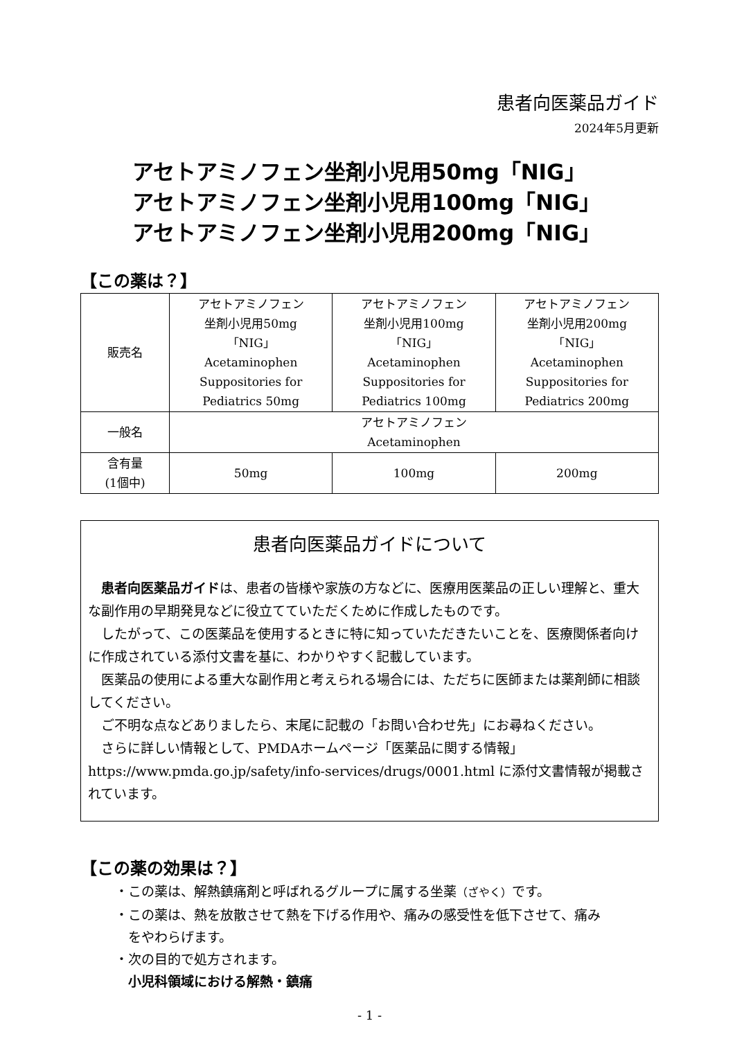患者向医薬品ガイド
2024年5月更新
アセトアミノフェン坐剤小児用50mg「NIG」
アセトアミノフェン坐剤小児用100mg「NIG」
アセトアミノフェン坐剤小児用200mg「NIG」
【この薬は？】
| 販売名 | アセトアミノフェン 坐剤小児用50mg 「NIG」 Acetaminophen Suppositories for Pediatrics 50mg | アセトアミノフェン 坐剤小児用100mg 「NIG」 Acetaminophen Suppositories for Pediatrics 100mg | アセトアミノフェン 坐剤小児用200mg 「NIG」 Acetaminophen Suppositories for Pediatrics 200mg |
| 一般名 | アセトアミノフェン Acetaminophen | | |
| 含有量 (1個中) | 50mg | 100mg | 200mg |
患者向医薬品ガイドについて
患者向医薬品ガイドは、患者の皆様や家族の方などに、医療用医薬品の正しい理解と、重大な副作用の早期発見などに役立てていただくために作成したものです。
したがって、この医薬品を使用するときに特に知っていただきたいことを、医療関係者向けに作成されている添付文書を基に、わかりやすく記載しています。
医薬品の使用による重大な副作用と考えられる場合には、ただちに医師または薬剤師に相談してください。
ご不明な点などありましたら、末尾に記載の「お問い合わせ先」にお尋ねください。
さらに詳しい情報として、PMDAホームページ「医薬品に関する情報」 https://www.pmda.go.jp/safety/info-services/drugs/0001.html に添付文書情報が掲載されています。
【この薬の効果は？】
・この薬は、解熱鎮痛剤と呼ばれるグループに属する坐薬（ざやく）です。
・この薬は、熱を放散させて熱を下げる作用や、痛みの感受性を低下させて、痛み
　をやわらげます。
・次の目的で処方されます。
　小児科領域における解熱・鎮痛
- 1 -